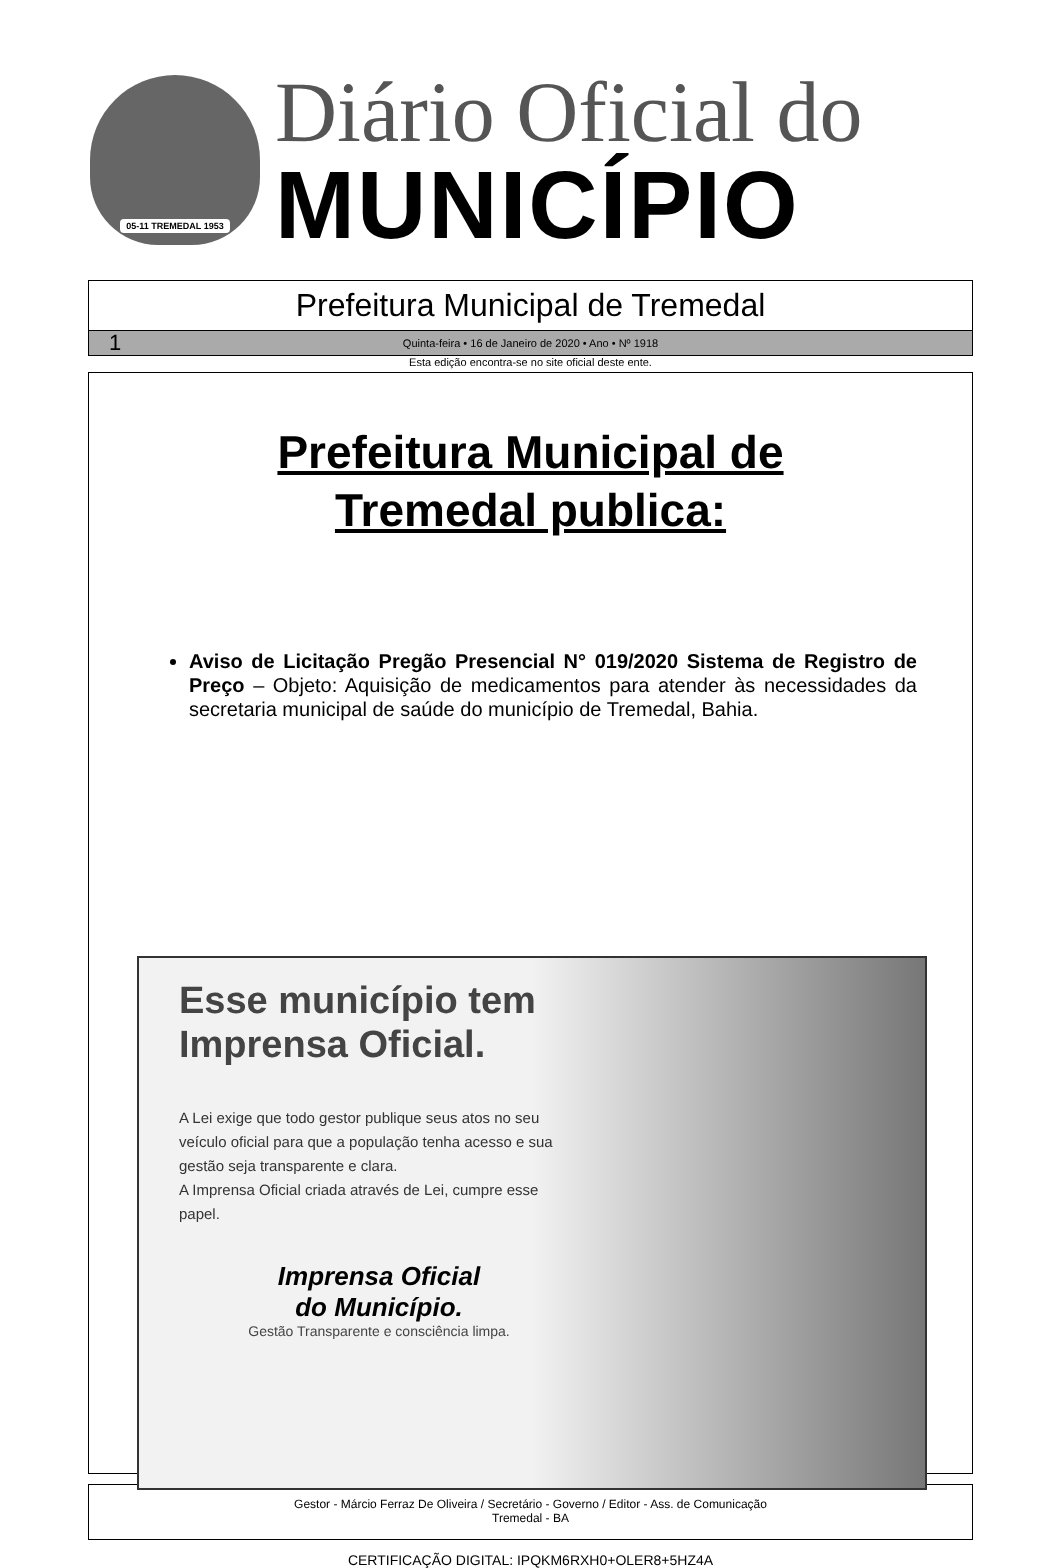05-11 TREMEDAL 1953
Diário Oficial do
MUNICÍPIO
Prefeitura Municipal de Tremedal
1 Quinta-feira • 16 de Janeiro de 2020 • Ano • Nº 1918
Esta edição encontra-se no site oficial deste ente.
Prefeitura Municipal de
Tremedal publica:
Aviso de Licitação Pregão Presencial N° 019/2020 Sistema de Registro de Preço – Objeto: Aquisição de medicamentos para atender às necessidades da secretaria municipal de saúde do município de Tremedal, Bahia.
Esse município tem Imprensa Oficial.
A Lei exige que todo gestor publique seus atos no seu veículo oficial para que a população tenha acesso e sua gestão seja transparente e clara.
A Imprensa Oficial criada através de Lei, cumpre esse papel.
Imprensa Oficial
do Município.
Gestão Transparente e consciência limpa.
Gestor - Márcio Ferraz De Oliveira / Secretário - Governo / Editor - Ass. de Comunicação
Tremedal - BA
CERTIFICAÇÃO DIGITAL: IPQKM6RXH0+OLER8+5HZ4A